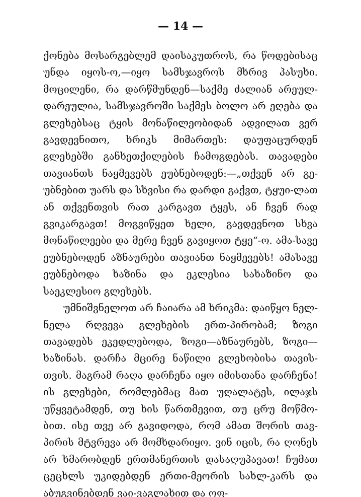— 14 —
ქონება მოსარგებლემ დაისაკუთროს, რა წოდებისაც უნდა იყოს-ო,—იყო სამსჯავროს მხრივ პასუხი. მოცილენი, რა დარწმუნდენ—საქმე ძალიან არეულ-დარეულია, სამსჯავროში საქმეს ბოლო არ ეღება და გლეხებსაც ტყის მონაწილეობიდან ადვილათ ვერ გავდევნითო, ხრიკს მიმართეს: დაუფაცურდენ გლეხებში განხეთქილების ჩამოგდებას. თავადები თავიანთს ნაყმევებს ეუბნებოდენ:—„თქვენ არ გე-უბნებით უარს და სხვისი რა დარდი გაქვთ, ტყუი-ლათ ან თქვენთვის რათ კარგავთ ტყეს, ან ჩვენ რად გვიკარგავთ! მოგვიწყეთ ხელი, გავდევნოთ სხვა მონაწილეები და მერე ჩვენ გავიყოთ ტყე“-ო. ამა-სავე ეუბნებოდენ აზნაურები თავიანთ ნაყმევებს! ამასავე ეუბნებოდა ხაზინა და ეკლესია სახაზინო და საეკლესიო გლეხებს.
უმნიშვნელოთ არ ჩაიარა ამ ხრიკმა: დაიწყო ნელ-ნელა რღვევა გლეხების ერთ-პირობამ; ზოგი თავადებს ეკედლებოდა, ზოგი—აზნაურებს, ზოგი—ხაზინას. დარჩა მცირე ნაწილი გლეხობისა თავის-თვის. მაგრამ რაღა დარჩენა იყო იმისთანა დარჩენა! ის გლეხები, რომლებმაც მათ უღალატეს, ილაჯს უწყვეტამდენ, თუ ხის წართმევით, თუ ცრუ მოწმო-ბით. ისე თვე არ გავიდოდა, რომ ამათ შორის თავ-პირის მტვრევა არ მომხდარიყო. ვინ იცის, რა ღონეს არ ხმარობდენ ერთმანერთის დასაღუპავათ! ჩუმათ ცეცხლს უკიდებდენ ერთი-მეორის სახლ-კარს და აბუგვინებდენ ვაი-ვაგლახით და ოფ-